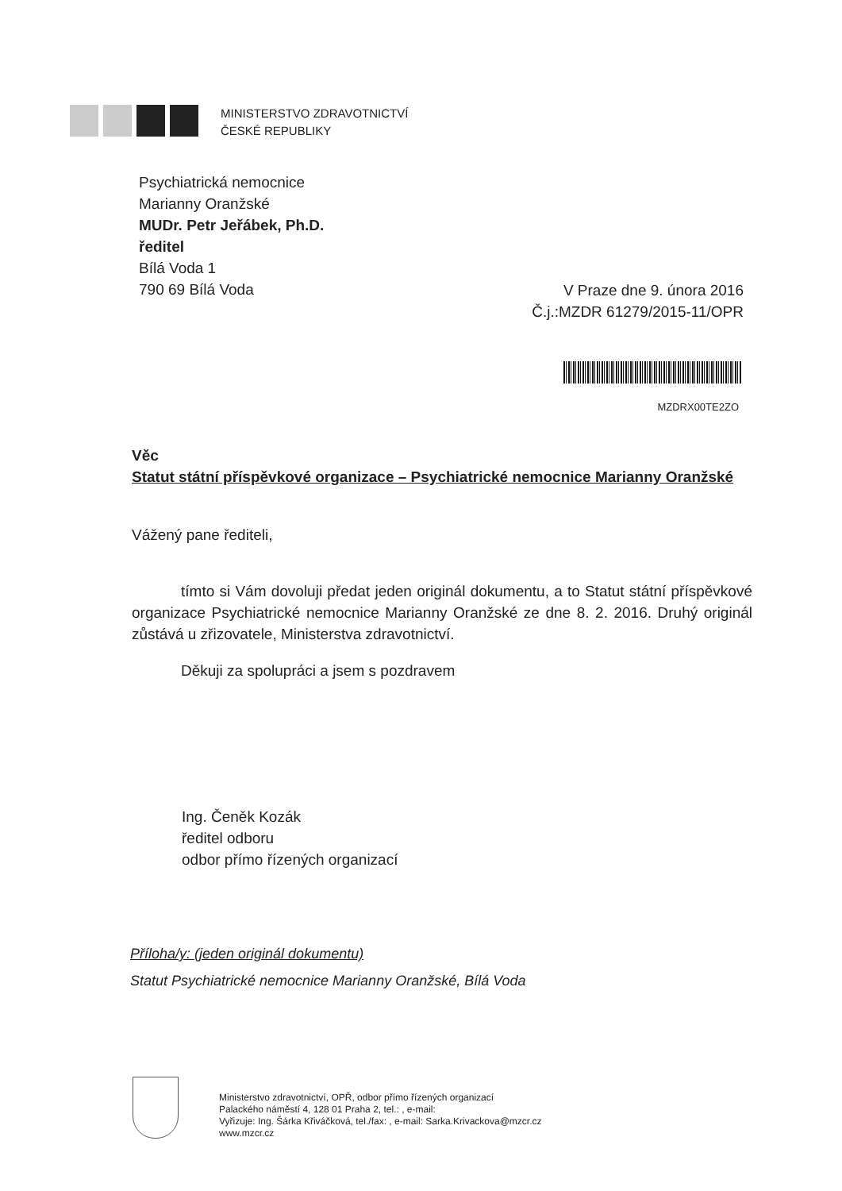MINISTERSTVO ZDRAVOTNICTVÍ
ČESKÉ REPUBLIKY
Psychiatrická nemocnice
Marianny Oranžské
MUDr. Petr Jeřábek, Ph.D.
ředitel
Bílá Voda 1
790 69 Bílá Voda
V Praze dne 9. února 2016
Č.j.:MZDR 61279/2015-11/OPR
MZDRX00TE2ZO
Věc
Statut státní příspěvkové organizace – Psychiatrické nemocnice Marianny Oranžské
Vážený pane řediteli,
tímto si Vám dovoluji předat jeden originál dokumentu, a to Statut státní příspěvkové organizace Psychiatrické nemocnice Marianny Oranžské ze dne 8. 2. 2016. Druhý originál zůstává u zřizovatele, Ministerstva zdravotnictví.
Děkuji za spolupráci a jsem s pozdravem
Ing. Čeněk Kozák
ředitel odboru
odbor přímo řízených organizací
Příloha/y: (jeden originál dokumentu)
Statut Psychiatrické nemocnice Marianny Oranžské, Bílá Voda
Ministerstvo zdravotnictví, OPŘ, odbor přímo řízených organizací
Palackého náměstí 4, 128 01 Praha 2, tel.: , e-mail:
Vyřizuje: Ing. Šárka Křiváčková, tel./fax: , e-mail: Sarka.Krivackova@mzcr.cz
www.mzcr.cz